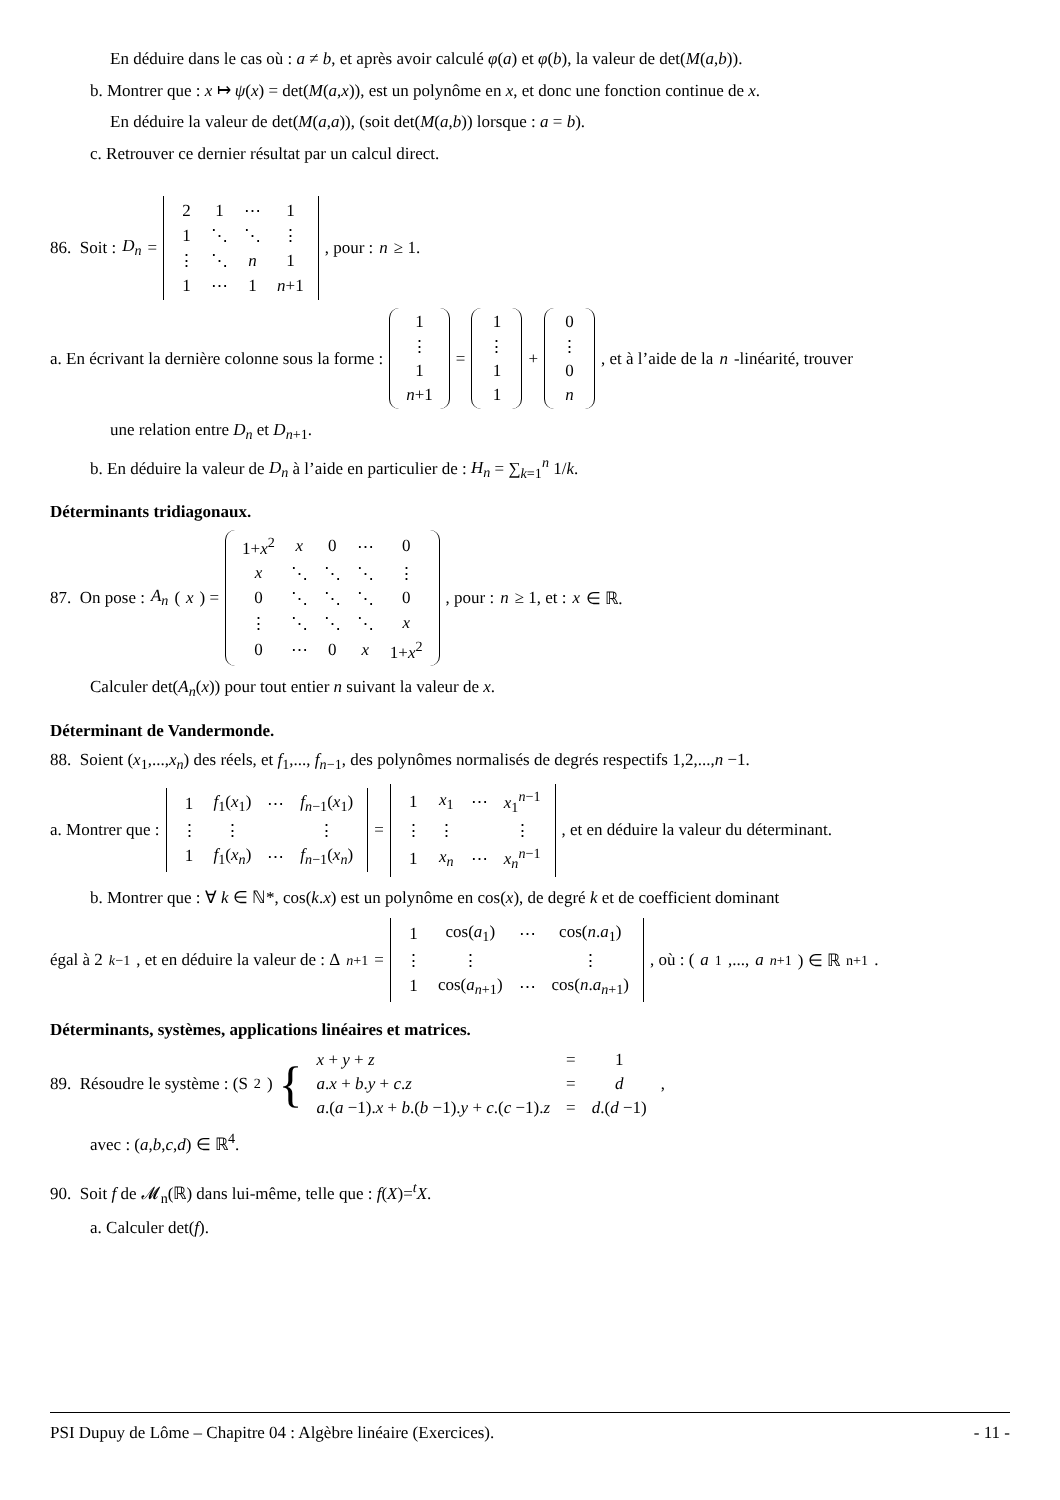En déduire dans le cas où : a ≠ b, et après avoir calculé φ(a) et φ(b), la valeur de det(M(a,b)).
b. Montrer que : x ↦ ψ(x) = det(M(a,x)), est un polynôme en x, et donc une fonction continue de x.
En déduire la valeur de det(M(a,a)), (soit det(M(a,b)) lorsque : a = b).
c. Retrouver ce dernier résultat par un calcul direct.
86. Soit : D<sub>n</sub> =
| 2 | 1 | ⋯ | 1 |
| 1 | ⋱ | ⋱ | ⋮ |
| ⋮ | ⋱ | n | 1 |
| 1 | ⋯ | 1 | n +1 |
, pour : n ≥ 1.
a. En écrivant la dernière colonne sous la forme :
| 1 |
| ⋮ |
| 1 |
| n +1 |
=
| 1 |
| ⋮ |
| 1 |
| 1 |
+
| 0 |
| ⋮ |
| 0 |
| n |
, et à l’aide de la n -linéarité, trouver
une relation entre D<sub>n</sub> et D<sub>n+1</sub>.
b. En déduire la valeur de D<sub>n</sub> à l’aide en particulier de : H<sub>n</sub> = ∑<sub>k=1</sub><sup>n</sup> 1/k.
Déterminants tridiagonaux.
87. On pose : A<sub>n</sub> (x) =
| 1+ x<sup>2</sup> | x | 0 | ⋯ | 0 |
| x | ⋱ | ⋱ | ⋱ | ⋮ |
| 0 | ⋱ | ⋱ | ⋱ | 0 |
| ⋮ | ⋱ | ⋱ | ⋱ | x |
| 0 | ⋯ | 0 | x | 1+ x<sup>2</sup> |
, pour : n ≥ 1, et : x ∈ ℝ.
Calculer det(A<sub>n</sub>(x)) pour tout entier n suivant la valeur de x.
Déterminant de Vandermonde.
88. Soient (x<sub>1</sub>,...,x<sub>n</sub>) des réels, et f<sub>1</sub>,..., f<sub>n−1</sub>, des polynômes normalisés de degrés respectifs 1,2,...,n −1.
a. Montrer que :
| 1 | f<sub>1</sub>( x<sub>1</sub>) | ⋯ | f<sub>n−1</sub>( x<sub>1</sub>) |
| ⋮ | ⋮ | | ⋮ |
| 1 | f<sub>1</sub>( x<sub>n</sub> ) | ⋯ | f<sub>n−1</sub>( x<sub>n</sub> ) |
=
| 1 | x<sub>1</sub> | ⋯ | x<sub>1</sub><sup>n−1</sup> |
| ⋮ | ⋮ | | ⋮ |
| 1 | x<sub>n</sub> | ⋯ | x<sub>n</sub><sup>n−1</sup> |
, et en déduire la valeur du déterminant.
b. Montrer que : ∀ k ∈ ℕ*, cos(k.x) est un polynôme en cos(x), de degré k et de coefficient dominant
égal à 2<sup>k−1</sup>, et en déduire la valeur de : Δ<sub>n+1</sub> =
| 1 | cos( a<sub>1</sub>) | ⋯ | cos( n . a<sub>1</sub>) |
| ⋮ | ⋮ | | ⋮ |
| 1 | cos( a<sub>n+1</sub>) | ⋯ | cos( n . a<sub>n+1</sub>) |
, où : (a<sub>1</sub>,..., a<sub>n+1</sub>) ∈ ℝ<sup>n+1</sup>.
Déterminants, systèmes, applications linéaires et matrices.
89. Résoudre le système : (S<sub>2</sub>) {
| x + y + z | = | 1 |
| a . x + b . y + c . z | = | d |
| a .( a −1). x + b .( b −1). y + c .( c −1). z | = | d .( d −1) |
,
avec : (a,b,c,d) ∈ ℝ<sup>4</sup>.
90. Soit f de 𝓜<sub>n</sub>(ℝ) dans lui-même, telle que : f(X)=<sup>t</sup>X.
a. Calculer det(f).
PSI Dupuy de Lôme – Chapitre 04 : Algèbre linéaire (Exercices). - 11 -